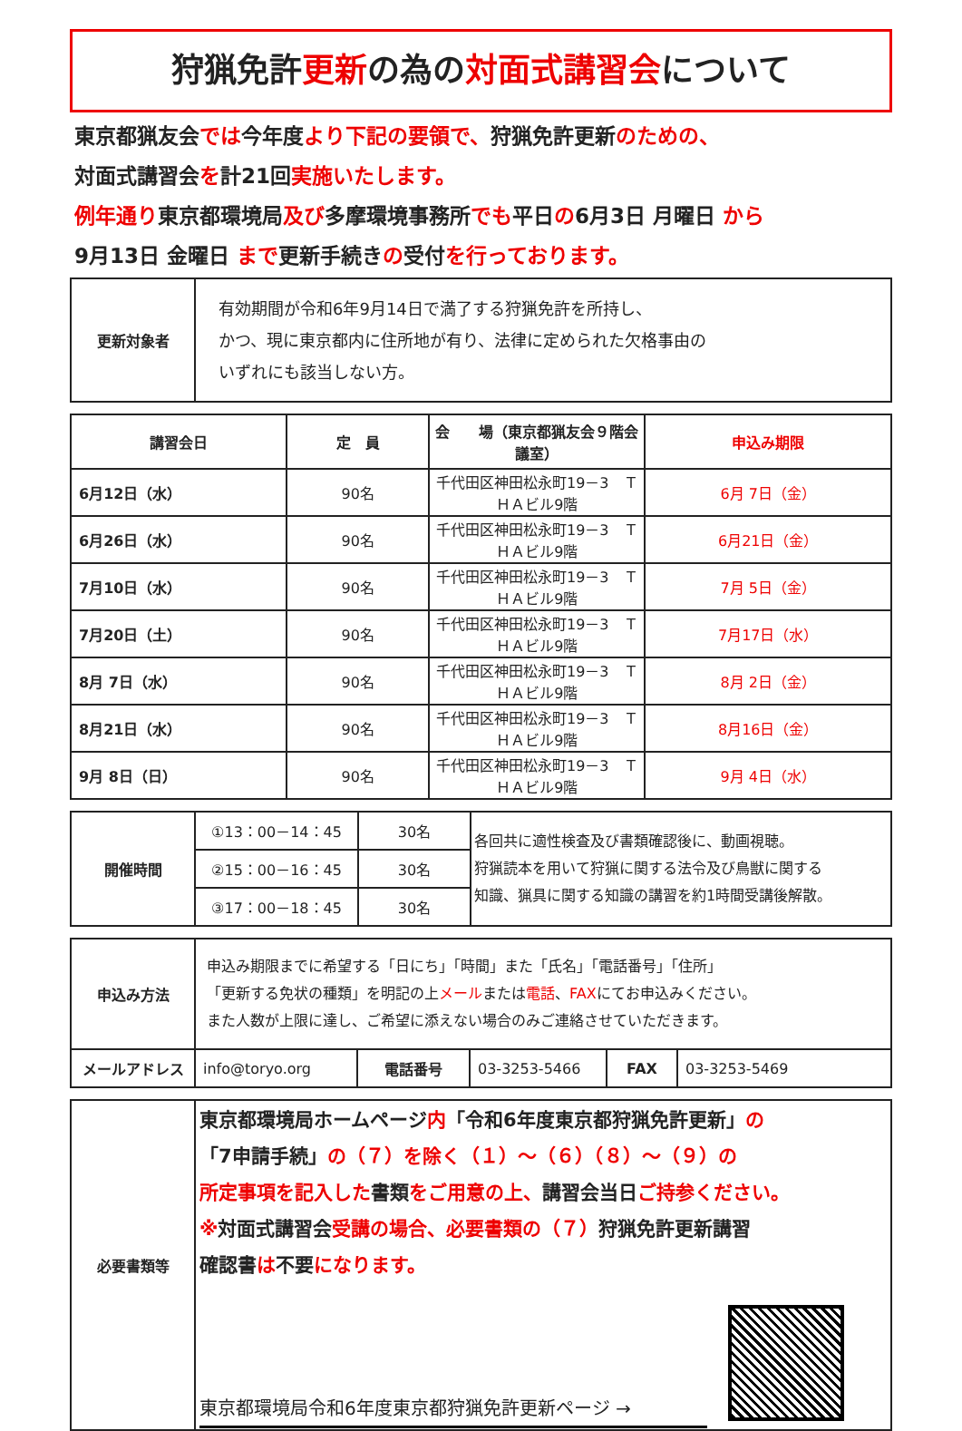狩猟免許更新の為の対面式講習会について
東京都猟友会では今年度より下記の要領で、狩猟免許更新のための、
対面式講習会を計21回実施いたします。
例年通り東京都環境局及び多摩環境事務所でも平日の6月3日 月曜日 から
9月13日 金曜日 まで更新手続きの受付を行っております。
| 更新対象者 | 有効期間が令和6年9月14日で満了する狩猟免許を所持し、 かつ、現に東京都内に住所地が有り、法律に定められた欠格事由の いずれにも該当しない方。 |
| 講習会日 | 定 員 | 会 場（東京都猟友会９階会議室） | 申込み期限 |
| --- | --- | --- | --- |
| 6月12日（水） | 90名 | 千代田区神田松永町19－3 ＴＨＡビル9階 | 6月 7日（金） |
| 6月26日（水） | 90名 | 千代田区神田松永町19－3 ＴＨＡビル9階 | 6月21日（金） |
| 7月10日（水） | 90名 | 千代田区神田松永町19－3 ＴＨＡビル9階 | 7月 5日（金） |
| 7月20日（土） | 90名 | 千代田区神田松永町19－3 ＴＨＡビル9階 | 7月17日（水） |
| 8月 7日（水） | 90名 | 千代田区神田松永町19－3 ＴＨＡビル9階 | 8月 2日（金） |
| 8月21日（水） | 90名 | 千代田区神田松永町19－3 ＴＨＡビル9階 | 8月16日（金） |
| 9月 8日（日） | 90名 | 千代田区神田松永町19－3 ＴＨＡビル9階 | 9月 4日（水） |
| 開催時間 | ①13：00－14：45 | 30名 | 各回共に適性検査及び書類確認後に、動画視聴。 狩猟読本を用いて狩猟に関する法令及び鳥獣に関する 知識、猟具に関する知識の講習を約1時間受講後解散。 |
| | ②15：00－16：45 | 30名 | |
| | ③17：00－18：45 | 30名 | |
| 申込み方法 | 申込み期限までに希望する「日にち」「時間」また「氏名」「電話番号」「住所」 「更新する免状の種類」を明記の上 メール または 電話 、 FAX にてお申込みください。 また人数が上限に達し、ご希望に添えない場合のみご連絡させていただきます。 | | | | |
| メールアドレス | info@toryo.org | 電話番号 | 03-3253-5466 | FAX | 03-3253-5469 |
| 必要書類等 | 東京都環境局ホームページ 内 「令和6年度東京都狩猟免許更新」 の 「7申請手続」 の（７）を除く（１）～（６）（８）～（９）の 所定事項を記入した 書類 をご用意の上、 講習会当日 ご持参ください。 ※ 対面式講習会 受講の場合、必要書類の（７） 狩猟免許更新講習 確認書 は 不要 になります。 東京都環境局令和6年度東京都狩猟免許更新ページ → |